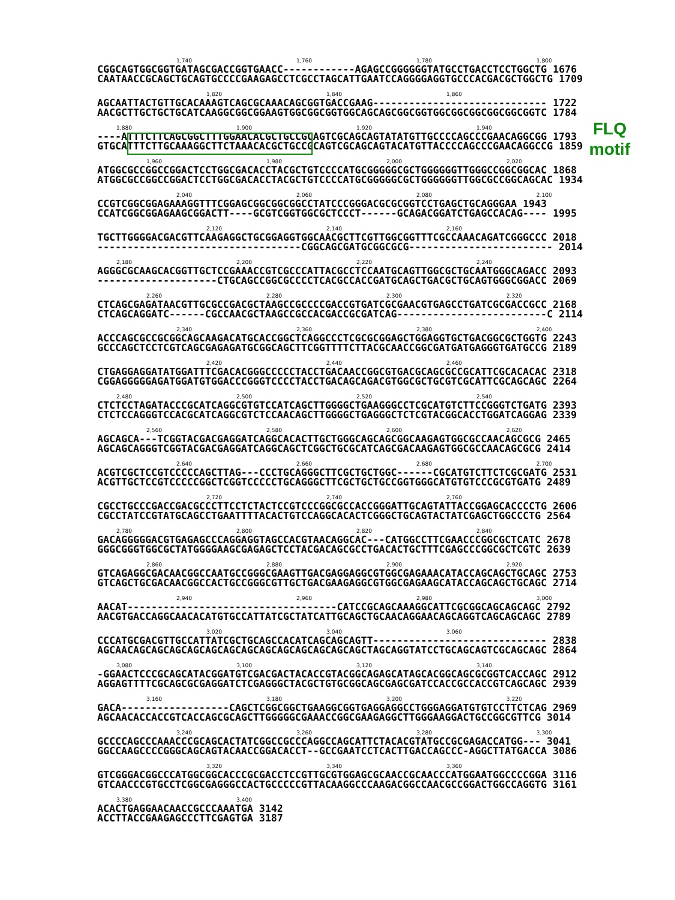1,740 1,760 1,780 1,800
CGGCAGTGGCGGTGATAGCGACCGGTGAACC------------AGAGCCGGGGGGTATGCCTGACCTCCTGGCTG 1676
CAATAACCGCAGCTGCAGTGCCCCGAAGAGCCTCGCCTAGCATTGAATCCAGGGGAGGTGCCCACGACGCTGGCTG 1709
1,820 1,840 1,860
AGCAATTACTGTTGCACAAAGTCAGCGCAAACAGCGGTGACCGAAG----------------------------- 1722
AACGCTTGCTGCTGCATCAAGGCGGCGGAAGTGGCGGCGGTGGCAGCAGCGGCGGTGGCGGCGGCGGCGGCGGTC 1784
1,880 1,900 1,920 1,940
----ATTTCTTCAGCGGCTTTGGAACACGCTGCCGCAGTCGCAGCAGTATATGTTGCCCCAGCCCGAACAGGCGG 1793
GTGCATTTCTTGCAAAGGCTTCTAAACACGCTGCCGCAGTCGCAGCAGTACATGTTACCCCAGCCCGAACAGGCCG 1859
FLQ
motif
1,960 1,980 2,000 2,020
ATGGCGCCGGCCGGACTCCTGGCGACACCTACGCTGTCCCCATGCGGGGGCGCTGGGGGGTTGGGCCGGCGGCAC 1868
ATGGCGCCGGCCGGACTCCTGGCGACACCTACGCTGTCCCCATGCGGGGGCGCTGGGGGGTTGGCGCCGGCAGCAC 1934
2,040 2,060 2,080 2,100
CCGTCGGCGGAGAAAGGTTTCGGAGCGGCGGCGGCCTATCCCGGGACGCGCGGTCCTGAGCTGCAGGGAA 1943
CCATCGGCGGAGAAGCGGACTT----GCGTCGGTGGCGCTCCCT------GCAGACGGATCTGAGCCACAG---- 1995
2,120 2,140 2,160
TGCTTGGGGACGACGTTCAAGAGGCTGCGGAGGTGGCAACGCTTCGTTGGCGGTTTCGCCAAACAGATCGGGCCC 2018
----------------------------------CGGCAGCGATGCGGCGCG------------------------ 2014
2,180 2,200 2,220 2,240
AGGGCGCAAGCACGGTTGCTCCGAAACCGTCGCCCATTACGCCTCCAATGCAGTTGGCGCTGCAATGGGCAGACC 2093
--------------------CTGCAGCCGGCGCCCCTCACGCCACCGATGCAGCTGACGCTGCAGTGGGCGGACC 2069
2,260 2,280 2,300 2,320
CTCAGCGAGATAACGTTGCGCCGACGCTAAGCCGCCCCGACCGTGATCGCGAACGTGAGCCTGATCGCGACCGCC 2168
CTCAGCAGGATC------CGCCAACGCTAAGCCGCCACGACCGCGATCAG-------------------------C 2114
2,340 2,360 2,380 2,400
ACCCAGCGCCGCGGCAGCAAGACATGCACCGGCTCAGGCCCTCGCGCGGAGCTGGAGGTGCTGACGGCGCTGGTG 2243
GCCCAGCTCCTCGTCAGCGAGAGATGCGGCAGCTTCGGTTTTCTTACGCAACCGGCGATGATGAGGGTGATGCCG 2189
2,420 2,440 2,460
CTGAGGAGGATATGGATTTCGACACGGGCCCCCTACCTGACAACCGGCGTGACGCAGCGCCGCATTCGCACACAC 2318
CGGAGGGGGAGATGGATGTGGACCCGGGTCCCCTACCTGACAGCAGACGTGGCGCTGCGTCGCATTCGCAGCAGC 2264
2,480 2,500 2,520 2,540
CTCTCCTAGATACCCGCATCAGGCGTGTCCATCAGCTTGGGGCTGAAGGGCCTCGCATGTCTTCCGGGTCTGATG 2393
CTCTCCAGGGTCCACGCATCAGGCGTCTCCAACAGCTTGGGGCTGAGGGCTCTCGTACGGCACCTGGATCAGGAG 2339
2,560 2,580 2,600 2,620
AGCAGCA---TCGGTACGACGAGGATCAGGCACACTTGCTGGGCAGCAGCGGCAAGAGTGGCGCCAACAGCGCG 2465
AGCAGCAGGGTCGGTACGACGAGGATCAGGCAGCTCGGCTGCGCATCAGCGACAAGAGTGGCGCCAACAGCGCG 2414
2,640 2,660 2,680 2,700
ACGTCGCTCCGTCCCCCAGCTTAG---CCCTGCAGGGCTTCGCTGCTGGC------CGCATGTCTTCTCGCGATG 2531
ACGTTGCTCCGTCCCCCGGCTCGGTCCCCCTGCAGGGCTTCGCTGCTGCCGGTGGGCATGTGTCCCGCGTGATG 2489
2,720 2,740 2,760
CGCCTGCCCGACCGACGCCCTTCCTCTACTCCGTCCCGGCGCCACCGGGATTGCAGTATTACCGGAGCACCCCTG 2606
CGCCTATCCGTATGCAGCCTGAATTTTACACTGTCCAGGCACACTCGGGCTGCAGTACTATCGAGCTGGCCCTG 2564
2,780 2,800 2,820 2,840
GACAGGGGGACGTGAGAGCCCAGGAGGTAGCCACGTAACAGGCAC---CATGGCCTTCGAACCCGGCGCTCATC 2678
GGGCGGGTGGCGCTATGGGGAAGCGAGAGCTCCTACGACAGCGCCTGACACTGCTTTCGAGCCCGGCGCTCGTC 2639
2,860 2,880 2,900 2,920
GTCAGAGGCGACAACGGCCAATGCCGGGCGAAGTTGACGAGGAGGCGTGGCGAGAAACATACCAGCAGCTGCAGC 2753
GTCAGCTGCGACAACGGCCACTGCCGGGCGTTGCTGACGAAGAGGCGTGGCGAGAAGCATACCAGCAGCTGCAGC 2714
2,940 2,960 2,980 3,000
AACAT-----------------------------------CATCCGCAGCAAAGGCATTCGCGGCAGCAGCAGC 2792
AACGTGACCAGGCAACACATGTGCCATTATCGCTATCATTGCAGCTGCAACAGGAACAGCAGGTCAGCAGCAGC 2789
3,020 3,040 3,060
CCCATGCGACGTTGCCATTATCGCTGCAGCCACATCAGCAGCAGTT----------------------------- 2838
AGCAACAGCAGCAGCAGCAGCAGCAGCAGCAGCAGCAGCAGCAGCTAGCAGGTATCCTGCAGCAGTCGCAGCAGC 2864
3,080 3,100 3,120 3,140
-GGAACTCCCGCAGCATACGGATGTCGACGACTACACCGTACGGCAGAGCATAGCACGGCAGCGCGGTCACCAGC 2912
AGGAGTTTTCGCAGCGCGAGGATCTCGAGGGCTACGCTGTGCGGCAGCGAGCGATCCACCGCCACCGTCAGCAGC 2939
3,160 3,180 3,200 3,220
GACA------------------CAGCTCGGCGGCTGAAGGCGGTGAGGAGGCCTGGGAGGATGTGTCCTTCTCAG 2969
AGCAACACCACCGTCACCAGCGCAGCTTGGGGGCGAAACCGGCGAAGAGGCTTGGGAAGGACTGCCGGCGTTCG 3014
3,240 3,260 3,280 3,300
GCCCCAGCCCAAACCCGCAGCACTATCGGCCGCCCAGGCCAGCATTCTACACGTATGCCGCGAGACCATGG--- 3041
GGCCAAGCCCCGGGCAGCAGTACAACCGGACACCT--GCCGAATCCTCACTTGACCAGCCC-AGGCTTATGACCA 3086
3,320 3,340 3,360
GTCGGGACGGCCCATGGCGGCACCCGCGACCTCCGTTGCGTGGAGCGCAACCGCAACCCATGGAATGGCCCCGGA 3116
GTCAACCCGTGCCTCGGCGAGGGCCACTGCCCCCGTTACAAGGCCCAAGACGGCCAACGCCGGACTGGCCAGGTG 3161
3,380 3,400
ACACTGAGGAACAACCGCCCAAATGA 3142
ACCTTACCGAAGAGCCCTTCGAGTGA 3187